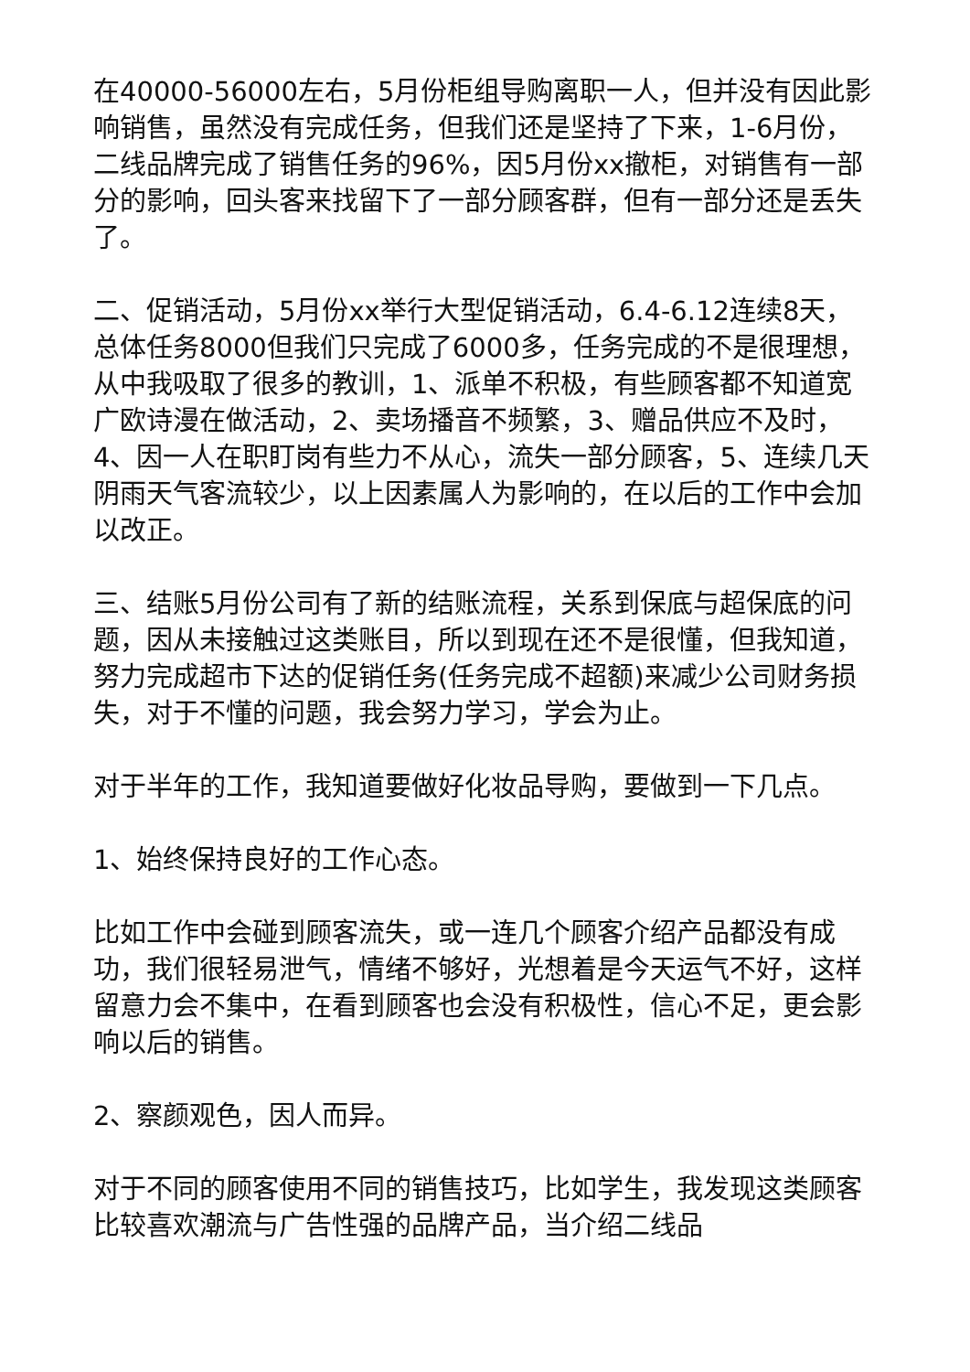在40000-56000左右，5月份柜组导购离职一人，但并没有因此影响销售，虽然没有完成任务，但我们还是坚持了下来，1-6月份，二线品牌完成了销售任务的96%，因5月份xx撤柜，对销售有一部分的影响，回头客来找留下了一部分顾客群，但有一部分还是丢失了。
二、促销活动，5月份xx举行大型促销活动，6.4-6.12连续8天，总体任务8000但我们只完成了6000多，任务完成的不是很理想，从中我吸取了很多的教训，1、派单不积极，有些顾客都不知道宽广欧诗漫在做活动，2、卖场播音不频繁，3、赠品供应不及时，4、因一人在职盯岗有些力不从心，流失一部分顾客，5、连续几天阴雨天气客流较少，以上因素属人为影响的，在以后的工作中会加以改正。
三、结账5月份公司有了新的结账流程，关系到保底与超保底的问题，因从未接触过这类账目，所以到现在还不是很懂，但我知道，努力完成超市下达的促销任务(任务完成不超额)来减少公司财务损失，对于不懂的问题，我会努力学习，学会为止。
对于半年的工作，我知道要做好化妆品导购，要做到一下几点。
1、始终保持良好的工作心态。
比如工作中会碰到顾客流失，或一连几个顾客介绍产品都没有成功，我们很轻易泄气，情绪不够好，光想着是今天运气不好，这样留意力会不集中，在看到顾客也会没有积极性，信心不足，更会影响以后的销售。
2、察颜观色，因人而异。
对于不同的顾客使用不同的销售技巧，比如学生，我发现这类顾客比较喜欢潮流与广告性强的品牌产品，当介绍二线品